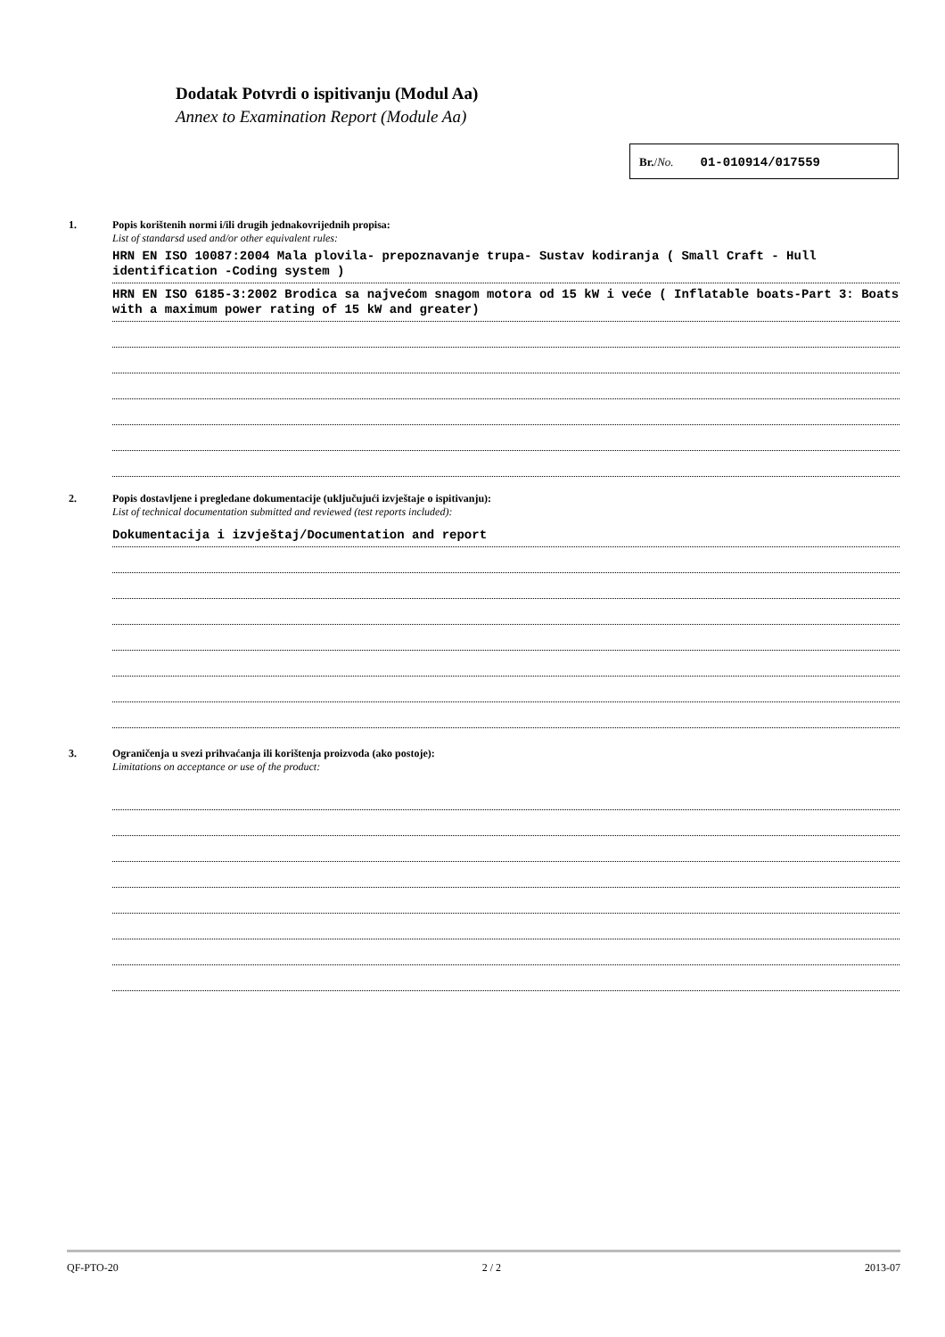Dodatak Potvrdi o ispitivanju (Modul Aa)
Annex to Examination Report (Module Aa)
Br./No. 01-010914/017559
1.
Popis korištenih normi i/ili drugih jednakovrijednih propisa:
List of standarsd used and/or other equivalent rules:
HRN EN ISO 10087:2004 Mala plovila- prepoznavanje trupa- Sustav kodiranja ( Small Craft - Hull identification -Coding system )
HRN EN ISO 6185-3:2002 Brodica sa najvećom snagom motora od 15 kW i veće ( Inflatable boats-Part 3: Boats with a maximum power rating of 15 kW and greater)
2.
Popis dostavljene i pregledane dokumentacije (uključujući izvještaje o ispitivanju):
List of technical documentation submitted and reviewed (test reports included):
Dokumentacija i izvještaj/Documentation and report
3.
Ograničenja u svezi prihvaćanja ili korištenja proizvoda (ako postoje):
Limitations on acceptance or use of the product:
QF-PTO-20 2 / 2 2013-07